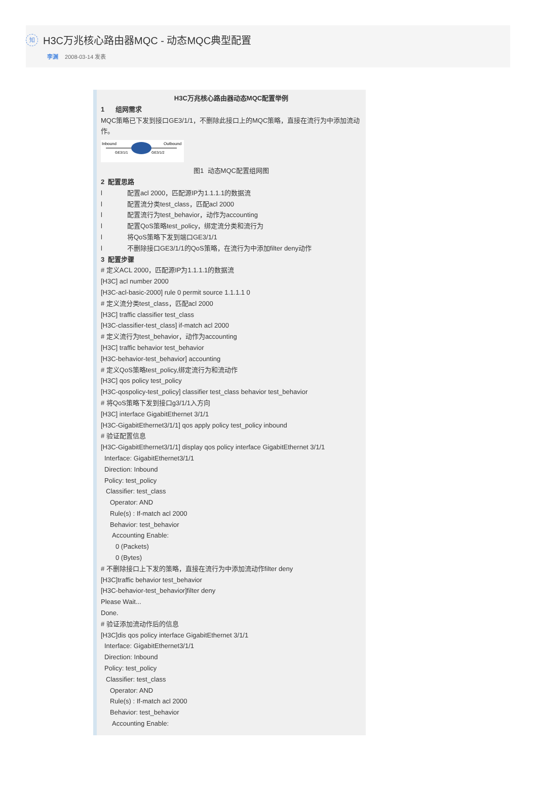知
H3C万兆核心路由器MQC - 动态MQC典型配置
李渊 2008-03-14 发表
H3C万兆核心路由器动态MQC配置举例
1 组网需求
MQC策略已下发到接口GE3/1/1，不删除此接口上的MQC策略，直接在流行为中添加流动作。
Inbound
Outbound
GE3/1/1
GE3/1/2
图1 动态MQC配置组网图
2 配置思路
l 配置acl 2000，匹配源IP为1.1.1.1的数据流
l 配置流分类test_class，匹配acl 2000
l 配置流行为test_behavior，动作为accounting
l 配置QoS策略test_policy，绑定流分类和流行为
l 将QoS策略下发到端口GE3/1/1
l 不删除接口GE3/1/1的QoS策略，在流行为中添加filter deny动作
3 配置步骤
# 定义ACL 2000，匹配源IP为1.1.1.1的数据流
[H3C] acl number 2000
[H3C-acl-basic-2000] rule 0 permit source 1.1.1.1 0
# 定义流分类test_class，匹配acl 2000
[H3C] traffic classifier test_class
[H3C-classifier-test_class] if-match acl 2000
# 定义流行为test_behavior，动作为accounting
[H3C] traffic behavior test_behavior
[H3C-behavior-test_behavior] accounting
# 定义QoS策略test_policy,绑定流行为和流动作
[H3C] qos policy test_policy
[H3C-qospolicy-test_policy] classifier test_class behavior test_behavior
# 将QoS策略下发到接口g3/1/1入方向
[H3C] interface GigabitEthernet 3/1/1
[H3C-GigabitEthernet3/1/1] qos apply policy test_policy inbound
# 验证配置信息
[H3C-GigabitEthernet3/1/1] display qos policy interface GigabitEthernet 3/1/1
Interface: GigabitEthernet3/1/1
Direction: Inbound
Policy: test_policy
Classifier: test_class
Operator: AND
Rule(s) : If-match acl 2000
Behavior: test_behavior
Accounting Enable:
0 (Packets)
0 (Bytes)
# 不删除接口上下发的策略，直接在流行为中添加流动作filter deny
[H3C]traffic behavior test_behavior
[H3C-behavior-test_behavior]filter deny
Please Wait...
Done.
# 验证添加流动作后的信息
[H3C]dis qos policy interface GigabitEthernet 3/1/1
Interface: GigabitEthernet3/1/1
Direction: Inbound
Policy: test_policy
Classifier: test_class
Operator: AND
Rule(s) : If-match acl 2000
Behavior: test_behavior
Accounting Enable: